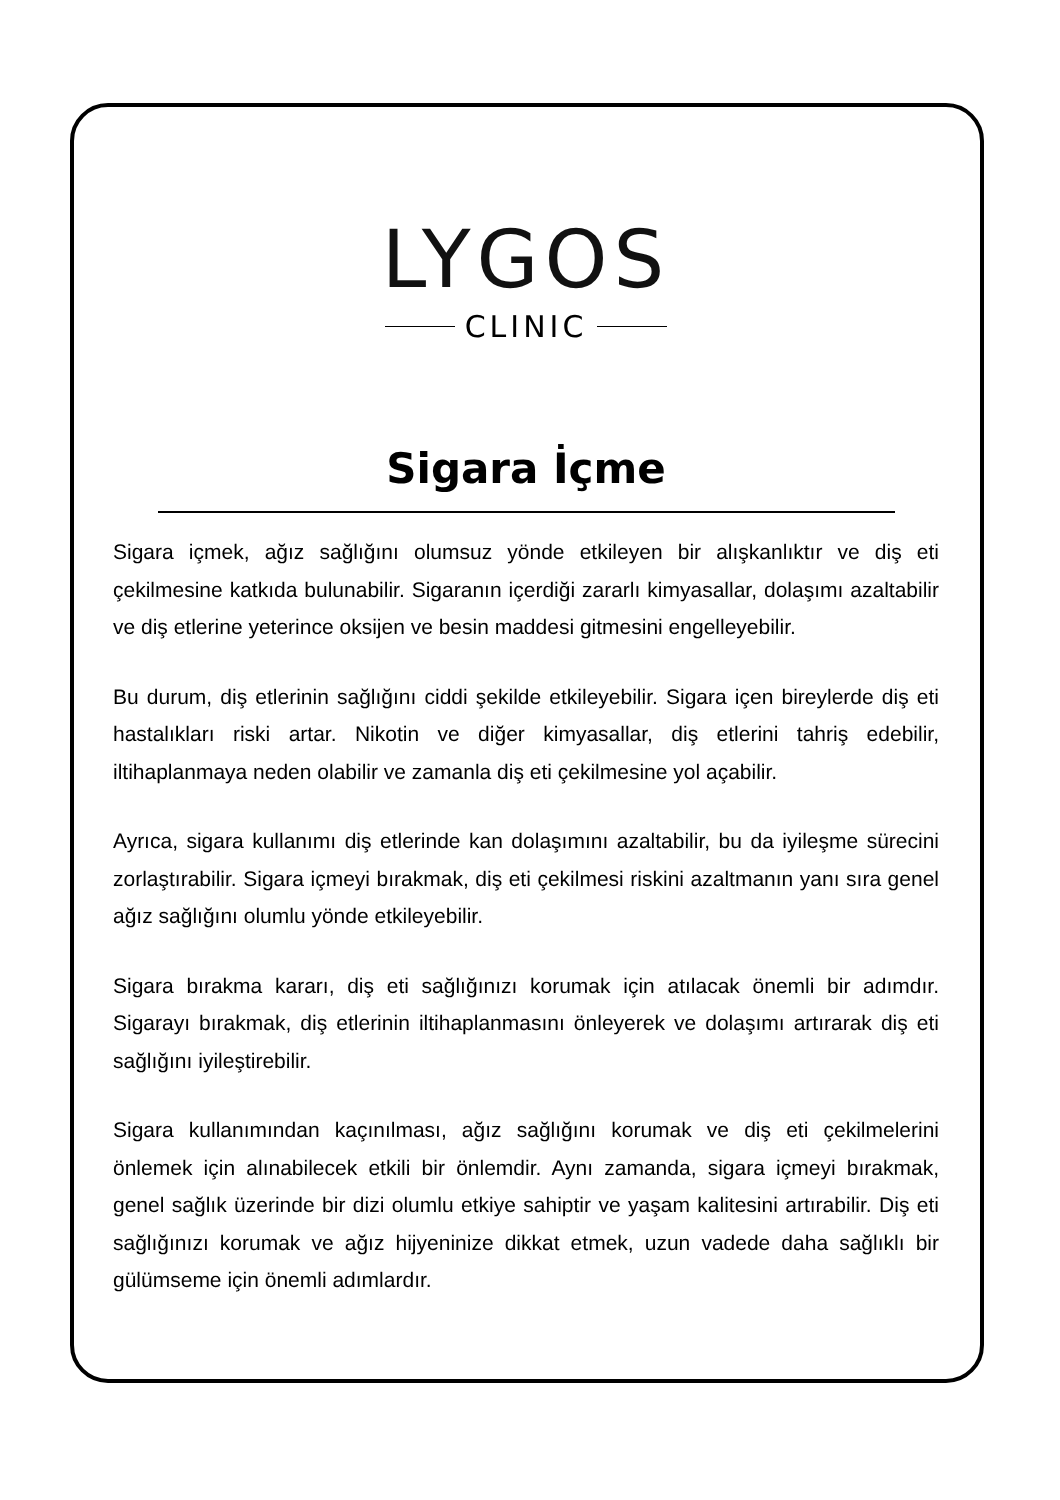LYGOS
CLINIC
Sigara İçme
Sigara içmek, ağız sağlığını olumsuz yönde etkileyen bir alışkanlıktır ve diş eti çekilmesine katkıda bulunabilir. Sigaranın içerdiği zararlı kimyasallar, dolaşımı azaltabilir ve diş etlerine yeterince oksijen ve besin maddesi gitmesini engelleyebilir.
Bu durum, diş etlerinin sağlığını ciddi şekilde etkileyebilir. Sigara içen bireylerde diş eti hastalıkları riski artar. Nikotin ve diğer kimyasallar, diş etlerini tahriş edebilir, iltihaplanmaya neden olabilir ve zamanla diş eti çekilmesine yol açabilir.
Ayrıca, sigara kullanımı diş etlerinde kan dolaşımını azaltabilir, bu da iyileşme sürecini zorlaştırabilir. Sigara içmeyi bırakmak, diş eti çekilmesi riskini azaltmanın yanı sıra genel ağız sağlığını olumlu yönde etkileyebilir.
Sigara bırakma kararı, diş eti sağlığınızı korumak için atılacak önemli bir adımdır. Sigarayı bırakmak, diş etlerinin iltihaplanmasını önleyerek ve dolaşımı artırarak diş eti sağlığını iyileştirebilir.
Sigara kullanımından kaçınılması, ağız sağlığını korumak ve diş eti çekilmelerini önlemek için alınabilecek etkili bir önlemdir. Aynı zamanda, sigara içmeyi bırakmak, genel sağlık üzerinde bir dizi olumlu etkiye sahiptir ve yaşam kalitesini artırabilir. Diş eti sağlığınızı korumak ve ağız hijyeninize dikkat etmek, uzun vadede daha sağlıklı bir gülümseme için önemli adımlardır.